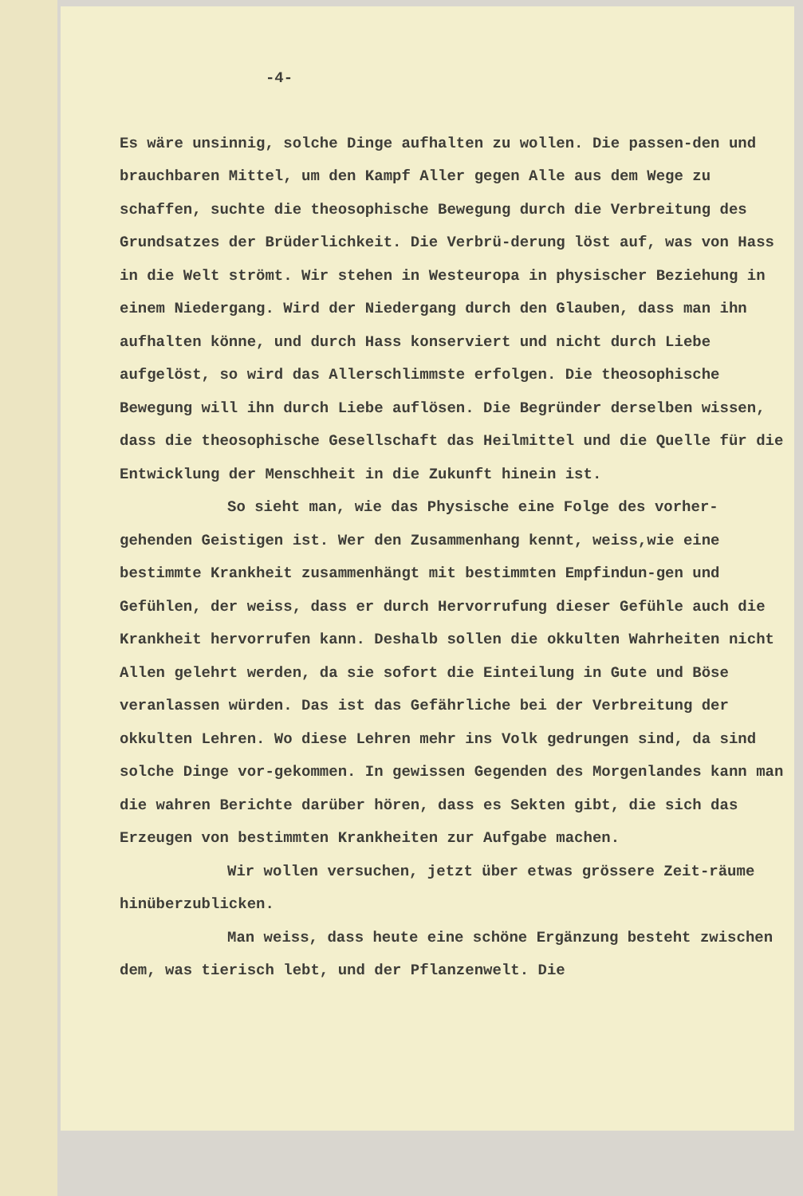-4-
Es wäre unsinnig, solche Dinge aufhalten zu wollen. Die passen-den und brauchbaren Mittel, um den Kampf Aller gegen Alle aus dem Wege zu schaffen, suchte die theosophische Bewegung durch die Verbreitung des Grundsatzes der Brüderlichkeit. Die Verbrü-derung löst auf, was von Hass in die Welt strömt. Wir stehen in Westeuropa in physischer Beziehung in einem Niedergang. Wird der Niedergang durch den Glauben, dass man ihn aufhalten könne, und durch Hass konserviert und nicht durch Liebe aufgelöst, so wird das Allerschlimmste erfolgen. Die theosophische Bewegung will ihn durch Liebe auflösen. Die Begründer derselben wissen, dass die theosophische Gesellschaft das Heilmittel und die Quelle für die Entwicklung der Menschheit in die Zukunft hinein ist.
So sieht man, wie das Physische eine Folge des vorher-gehenden Geistigen ist. Wer den Zusammenhang kennt, weiss,wie eine bestimmte Krankheit zusammenhängt mit bestimmten Empfindun-gen und Gefühlen, der weiss, dass er durch Hervorrufung dieser Gefühle auch die Krankheit hervorrufen kann. Deshalb sollen die okkulten Wahrheiten nicht Allen gelehrt werden, da sie sofort die Einteilung in Gute und Böse veranlassen würden. Das ist das Gefährliche bei der Verbreitung der okkulten Lehren. Wo diese Lehren mehr ins Volk gedrungen sind, da sind solche Dinge vor-gekommen. In gewissen Gegenden des Morgenlandes kann man die wahren Berichte darüber hören, dass es Sekten gibt, die sich das Erzeugen von bestimmten Krankheiten zur Aufgabe machen.
Wir wollen versuchen, jetzt über etwas grössere Zeit-räume hinüberzublicken.
Man weiss, dass heute eine schöne Ergänzung besteht zwischen dem, was tierisch lebt, und der Pflanzenwelt. Die